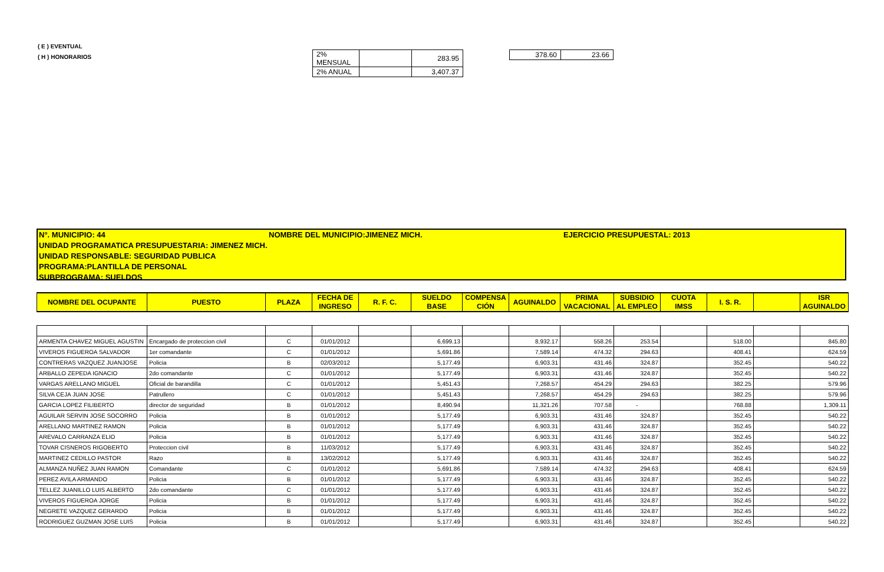( E ) EVENTUAL
( H ) HONORARIOS
| 2% MENSUAL | | 283.95 |
| 2% ANUAL | | 3,407.37 |
| 378.60 | 23.66 |
N°. MUNICIPIO: 44 NOMBRE DEL MUNICIPIO:JIMENEZ MICH. EJERCICIO PRESUPUESTAL: 2013
UNIDAD PROGRAMATICA PRESUPUESTARIA: JIMENEZ MICH.
UNIDAD RESPONSABLE: SEGURIDAD PUBLICA
PROGRAMA:PLANTILLA DE PERSONAL
SUBPROGRAMA: SUELDOS
| NOMBRE DEL OCUPANTE | PUESTO | PLAZA | FECHA DE INGRESO | R. F. C. | SUELDO BASE | COMPENSA CIÓN | AGUINALDO | PRIMA VACACIONAL | SUBSIDIO AL EMPLEO | CUOTA IMSS | I. S. R. | | ISR AGUINALDO |
| --- | --- | --- | --- | --- | --- | --- | --- | --- | --- | --- | --- | --- | --- |
| ARMENTA CHAVEZ MIGUEL AGUSTIN | Encargado de proteccion civil | C | 01/01/2012 | | 6,699.13 | | 8,932.17 | 558.26 | 253.54 | | 518.00 | | 845.80 |
| VIVEROS FIGUEROA SALVADOR | 1er comandante | C | 01/01/2012 | | 5,691.86 | | 7,589.14 | 474.32 | 294.63 | | 408.41 | | 624.59 |
| CONTRERAS VAZQUEZ JUANJOSE | Policia | B | 02/03/2012 | | 5,177.49 | | 6,903.31 | 431.46 | 324.87 | | 352.45 | | 540.22 |
| ARBALLO ZEPEDA IGNACIO | 2do comandante | C | 01/01/2012 | | 5,177.49 | | 6,903.31 | 431.46 | 324.87 | | 352.45 | | 540.22 |
| VARGAS ARELLANO MIGUEL | Oficial de barandilla | C | 01/01/2012 | | 5,451.43 | | 7,268.57 | 454.29 | 294.63 | | 382.25 | | 579.96 |
| SILVA CEJA JUAN JOSE | Patrullero | C | 01/01/2012 | | 5,451.43 | | 7,268.57 | 454.29 | 294.63 | | 382.25 | | 579.96 |
| GARCIA LOPEZ FILIBERTO | director de seguridad | B | 01/01/2012 | | 8,490.94 | | 11,321.26 | 707.58 | - | | 768.88 | | 1,309.11 |
| AGUILAR SERVIN JOSE SOCORRO | Policia | B | 01/01/2012 | | 5,177.49 | | 6,903.31 | 431.46 | 324.87 | | 352.45 | | 540.22 |
| ARELLANO MARTINEZ RAMON | Policia | B | 01/01/2012 | | 5,177.49 | | 6,903.31 | 431.46 | 324.87 | | 352.45 | | 540.22 |
| AREVALO CARRANZA ELIO | Policia | B | 01/01/2012 | | 5,177.49 | | 6,903.31 | 431.46 | 324.87 | | 352.45 | | 540.22 |
| TOVAR CISNEROS RIGOBERTO | Proteccion civil | B | 11/03/2012 | | 5,177.49 | | 6,903.31 | 431.46 | 324.87 | | 352.45 | | 540.22 |
| MARTINEZ CEDILLO PASTOR | Razo | B | 13/02/2012 | | 5,177.49 | | 6,903.31 | 431.46 | 324.87 | | 352.45 | | 540.22 |
| ALMANZA NUÑEZ JUAN RAMON | Comandante | C | 01/01/2012 | | 5,691.86 | | 7,589.14 | 474.32 | 294.63 | | 408.41 | | 624.59 |
| PEREZ AVILA ARMANDO | Policia | B | 01/01/2012 | | 5,177.49 | | 6,903.31 | 431.46 | 324.87 | | 352.45 | | 540.22 |
| TELLEZ JUANILLO LUIS ALBERTO | 2do comandante | C | 01/01/2012 | | 5,177.49 | | 6,903.31 | 431.46 | 324.87 | | 352.45 | | 540.22 |
| VIVEROS FIGUEROA JORGE | Policia | B | 01/01/2012 | | 5,177.49 | | 6,903.31 | 431.46 | 324.87 | | 352.45 | | 540.22 |
| NEGRETE VAZQUEZ GERARDO | Policia | B | 01/01/2012 | | 5,177.49 | | 6,903.31 | 431.46 | 324.87 | | 352.45 | | 540.22 |
| RODRIGUEZ GUZMAN JOSE LUIS | Policia | B | 01/01/2012 | | 5,177.49 | | 6,903.31 | 431.46 | 324.87 | | 352.45 | | 540.22 |